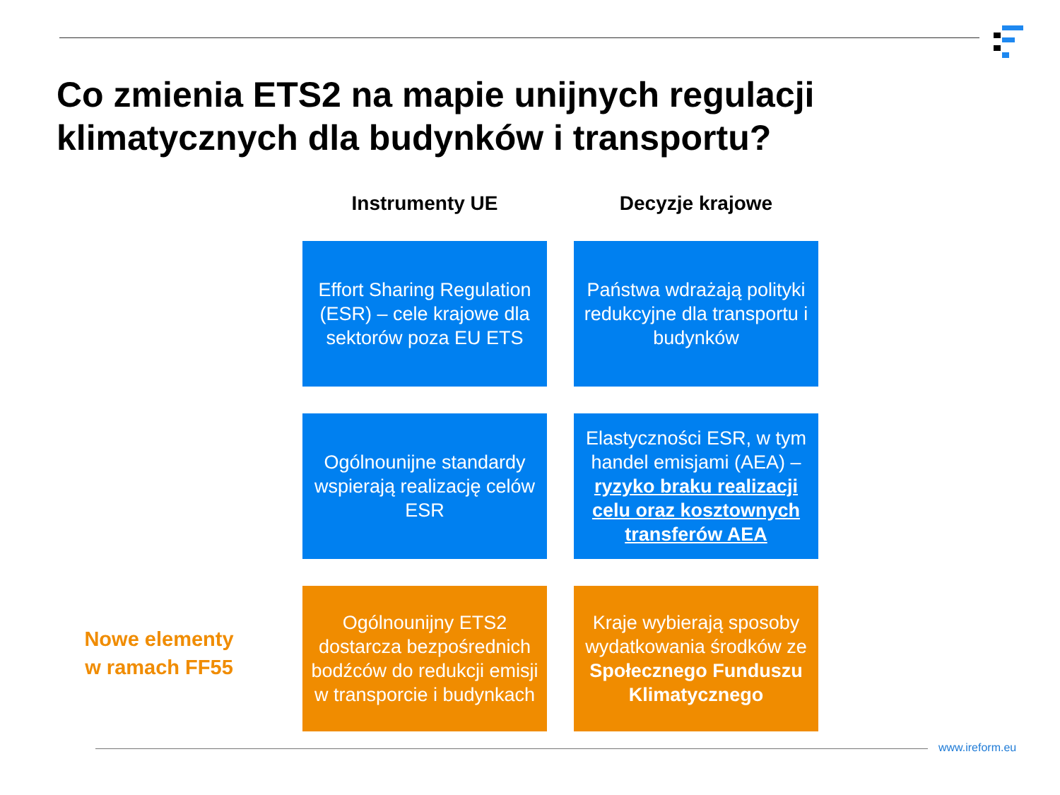Co zmienia ETS2 na mapie unijnych regulacji
klimatycznych dla budynków i transportu?
Instrumenty UE Decyzje krajowe
Effort Sharing Regulation (ESR) – cele krajowe dla sektorów poza EU ETS
Państwa wdrażają polityki redukcyjne dla transportu i budynków
Ogólnounijne standardy wspierają realizację celów ESR
Elastyczności ESR, w tym handel emisjami (AEA) – ryzyko braku realizacji celu oraz kosztownych transferów AEA
Nowe elementy
w ramach FF55
Ogólnounijny ETS2 dostarcza bezpośrednich bodźców do redukcji emisji w transporcie i budynkach
Kraje wybierają sposoby wydatkowania środków ze Społecznego Funduszu Klimatycznego
www.ireform.eu